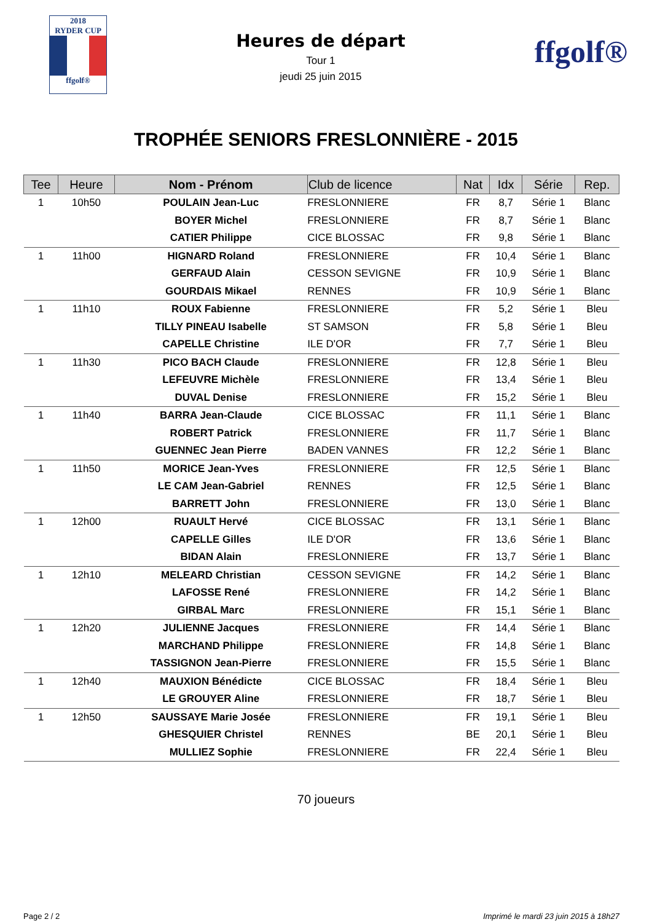2018
RYDER CUP
ffgolf®
Heures de départ
Tour 1
jeudi 25 juin 2015
ffgolf®
TROPHÉE SENIORS FRESLONNIÈRE - 2015
| Tee | Heure | Nom - Prénom | Club de licence | Nat | Idx | Série | Rep. |
| --- | --- | --- | --- | --- | --- | --- | --- |
| 1 | 10h50 | POULAIN Jean-Luc | FRESLONNIERE | FR | 8,7 | Série 1 | Blanc |
| | | BOYER Michel | FRESLONNIERE | FR | 8,7 | Série 1 | Blanc |
| | | CATIER Philippe | CICE BLOSSAC | FR | 9,8 | Série 1 | Blanc |
| 1 | 11h00 | HIGNARD Roland | FRESLONNIERE | FR | 10,4 | Série 1 | Blanc |
| | | GERFAUD Alain | CESSON SEVIGNE | FR | 10,9 | Série 1 | Blanc |
| | | GOURDAIS Mikael | RENNES | FR | 10,9 | Série 1 | Blanc |
| 1 | 11h10 | ROUX Fabienne | FRESLONNIERE | FR | 5,2 | Série 1 | Bleu |
| | | TILLY PINEAU Isabelle | ST SAMSON | FR | 5,8 | Série 1 | Bleu |
| | | CAPELLE Christine | ILE D'OR | FR | 7,7 | Série 1 | Bleu |
| 1 | 11h30 | PICO BACH Claude | FRESLONNIERE | FR | 12,8 | Série 1 | Bleu |
| | | LEFEUVRE Michèle | FRESLONNIERE | FR | 13,4 | Série 1 | Bleu |
| | | DUVAL Denise | FRESLONNIERE | FR | 15,2 | Série 1 | Bleu |
| 1 | 11h40 | BARRA Jean-Claude | CICE BLOSSAC | FR | 11,1 | Série 1 | Blanc |
| | | ROBERT Patrick | FRESLONNIERE | FR | 11,7 | Série 1 | Blanc |
| | | GUENNEC Jean Pierre | BADEN VANNES | FR | 12,2 | Série 1 | Blanc |
| 1 | 11h50 | MORICE Jean-Yves | FRESLONNIERE | FR | 12,5 | Série 1 | Blanc |
| | | LE CAM Jean-Gabriel | RENNES | FR | 12,5 | Série 1 | Blanc |
| | | BARRETT John | FRESLONNIERE | FR | 13,0 | Série 1 | Blanc |
| 1 | 12h00 | RUAULT Hervé | CICE BLOSSAC | FR | 13,1 | Série 1 | Blanc |
| | | CAPELLE Gilles | ILE D'OR | FR | 13,6 | Série 1 | Blanc |
| | | BIDAN Alain | FRESLONNIERE | FR | 13,7 | Série 1 | Blanc |
| 1 | 12h10 | MELEARD Christian | CESSON SEVIGNE | FR | 14,2 | Série 1 | Blanc |
| | | LAFOSSE René | FRESLONNIERE | FR | 14,2 | Série 1 | Blanc |
| | | GIRBAL Marc | FRESLONNIERE | FR | 15,1 | Série 1 | Blanc |
| 1 | 12h20 | JULIENNE Jacques | FRESLONNIERE | FR | 14,4 | Série 1 | Blanc |
| | | MARCHAND Philippe | FRESLONNIERE | FR | 14,8 | Série 1 | Blanc |
| | | TASSIGNON Jean-Pierre | FRESLONNIERE | FR | 15,5 | Série 1 | Blanc |
| 1 | 12h40 | MAUXION Bénédicte | CICE BLOSSAC | FR | 18,4 | Série 1 | Bleu |
| | | LE GROUYER Aline | FRESLONNIERE | FR | 18,7 | Série 1 | Bleu |
| 1 | 12h50 | SAUSSAYE Marie Josée | FRESLONNIERE | FR | 19,1 | Série 1 | Bleu |
| | | GHESQUIER Christel | RENNES | BE | 20,1 | Série 1 | Bleu |
| | | MULLIEZ Sophie | FRESLONNIERE | FR | 22,4 | Série 1 | Bleu |
70 joueurs
Page 2 / 2 Imprimé le mardi 23 juin 2015 à 18h27